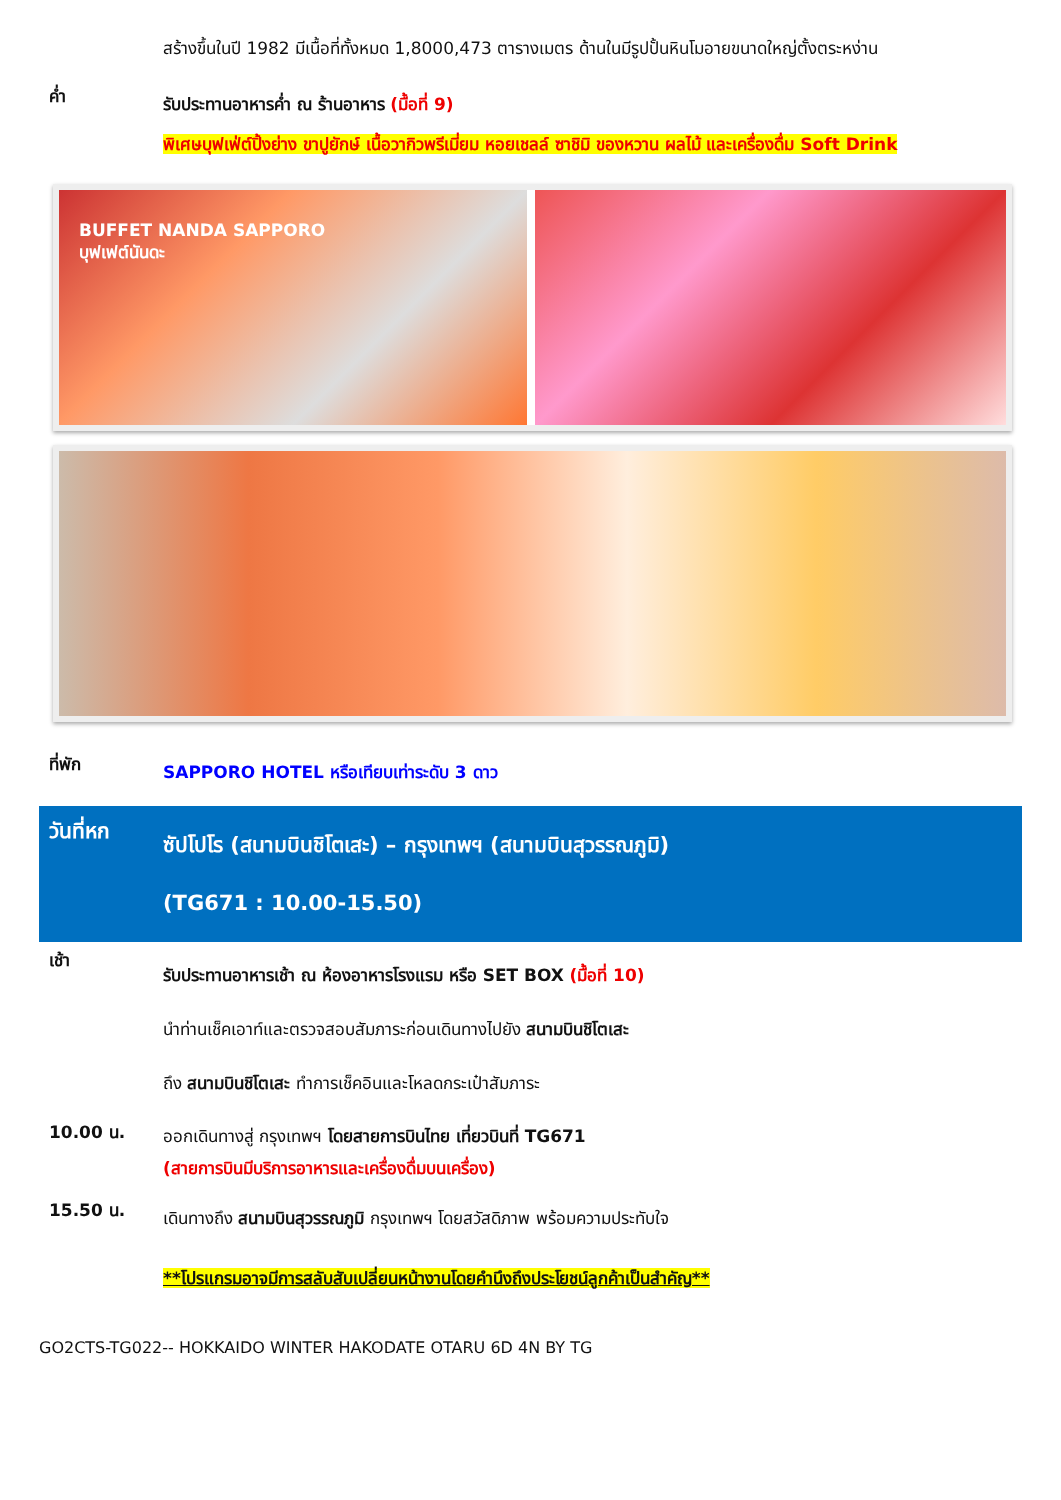สร้างขึ้นในปี 1982 มีเนื้อที่ทั้งหมด 1,8000,473 ตารางเมตร ด้านในมีรูปปั้นหินโมอายขนาดใหญ่ตั้งตระหง่าน
ค่ำ
รับประทานอาหารค่ำ ณ ร้านอาหาร (มื้อที่ 9)
พิเศษบุฟเฟ่ต์ปิ้งย่าง ขาปูยักษ์ เนื้อวากิวพรีเมี่ยม หอยเชลล์ ซาชิมิ ของหวาน ผลไม้ และเครื่องดื่ม Soft Drink
BUFFET NANDA SAPPORO
บุฟเฟต์นันดะ
ที่พัก
SAPPORO HOTEL หรือเทียบเท่าระดับ 3 ดาว
วันที่หก
ซัปโปโร (สนามบินชิโตเสะ) – กรุงเทพฯ (สนามบินสุวรรณภูมิ)
(TG671 : 10.00-15.50)
เช้า
รับประทานอาหารเช้า ณ ห้องอาหารโรงแรม หรือ SET BOX (มื้อที่ 10)
นำท่านเช็คเอาท์และตรวจสอบสัมภาระก่อนเดินทางไปยัง สนามบินชิโตเสะ
ถึง สนามบินชิโตเสะ ทำการเช็คอินและโหลดกระเป๋าสัมภาระ
10.00 น.
ออกเดินทางสู่ กรุงเทพฯ โดยสายการบินไทย เที่ยวบินที่ TG671
(สายการบินมีบริการอาหารและเครื่องดื่มบนเครื่อง)
15.50 น.
เดินทางถึง สนามบินสุวรรณภูมิ กรุงเทพฯ โดยสวัสดิภาพ พร้อมความประทับใจ
**โปรแกรมอาจมีการสลับสับเปลี่ยนหน้างานโดยคำนึงถึงประโยชน์ลูกค้าเป็นสำคัญ**
GO2CTS-TG022-- HOKKAIDO WINTER HAKODATE OTARU 6D 4N BY TG